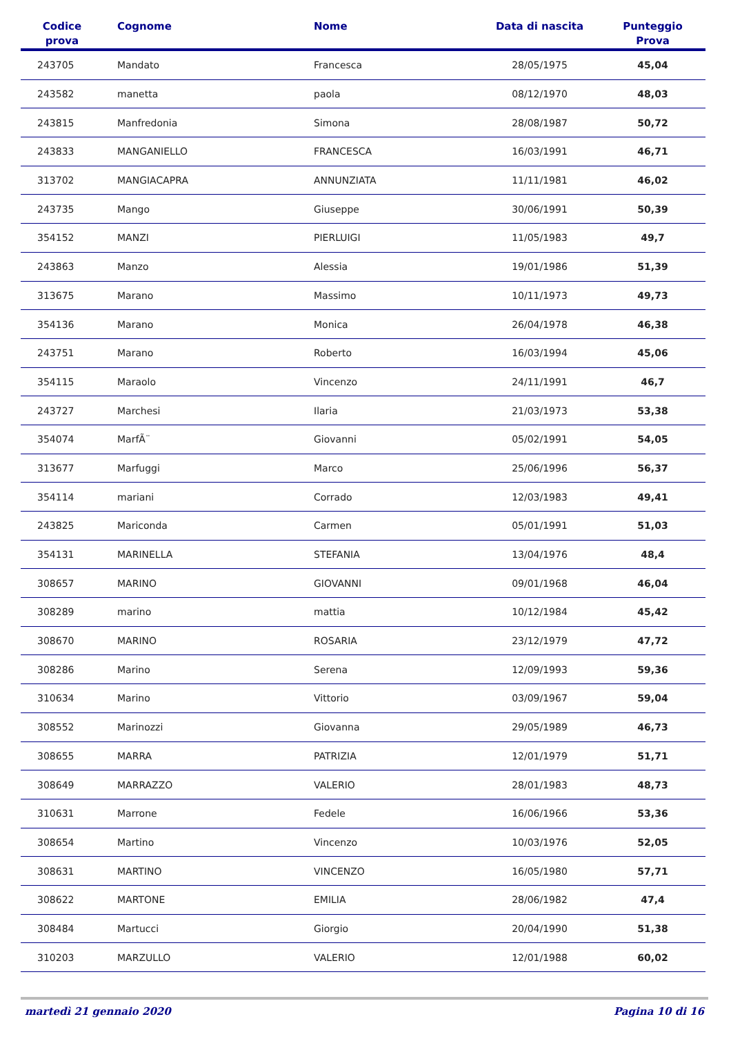| Codice prova | Cognome | Nome | Data di nascita | Punteggio Prova |
| --- | --- | --- | --- | --- |
| 243705 | Mandato | Francesca | 28/05/1975 | 45,04 |
| 243582 | manetta | paola | 08/12/1970 | 48,03 |
| 243815 | Manfredonia | Simona | 28/08/1987 | 50,72 |
| 243833 | MANGANIELLO | FRANCESCA | 16/03/1991 | 46,71 |
| 313702 | MANGIACAPRA | ANNUNZIATA | 11/11/1981 | 46,02 |
| 243735 | Mango | Giuseppe | 30/06/1991 | 50,39 |
| 354152 | MANZI | PIERLUIGI | 11/05/1983 | 49,7 |
| 243863 | Manzo | Alessia | 19/01/1986 | 51,39 |
| 313675 | Marano | Massimo | 10/11/1973 | 49,73 |
| 354136 | Marano | Monica | 26/04/1978 | 46,38 |
| 243751 | Marano | Roberto | 16/03/1994 | 45,06 |
| 354115 | Maraolo | Vincenzo | 24/11/1991 | 46,7 |
| 243727 | Marchesi | Ilaria | 21/03/1973 | 53,38 |
| 354074 | MarfÃ¨ | Giovanni | 05/02/1991 | 54,05 |
| 313677 | Marfuggi | Marco | 25/06/1996 | 56,37 |
| 354114 | mariani | Corrado | 12/03/1983 | 49,41 |
| 243825 | Mariconda | Carmen | 05/01/1991 | 51,03 |
| 354131 | MARINELLA | STEFANIA | 13/04/1976 | 48,4 |
| 308657 | MARINO | GIOVANNI | 09/01/1968 | 46,04 |
| 308289 | marino | mattia | 10/12/1984 | 45,42 |
| 308670 | MARINO | ROSARIA | 23/12/1979 | 47,72 |
| 308286 | Marino | Serena | 12/09/1993 | 59,36 |
| 310634 | Marino | Vittorio | 03/09/1967 | 59,04 |
| 308552 | Marinozzi | Giovanna | 29/05/1989 | 46,73 |
| 308655 | MARRA | PATRIZIA | 12/01/1979 | 51,71 |
| 308649 | MARRAZZO | VALERIO | 28/01/1983 | 48,73 |
| 310631 | Marrone | Fedele | 16/06/1966 | 53,36 |
| 308654 | Martino | Vincenzo | 10/03/1976 | 52,05 |
| 308631 | MARTINO | VINCENZO | 16/05/1980 | 57,71 |
| 308622 | MARTONE | EMILIA | 28/06/1982 | 47,4 |
| 308484 | Martucci | Giorgio | 20/04/1990 | 51,38 |
| 310203 | MARZULLO | VALERIO | 12/01/1988 | 60,02 |
martedì 21 gennaio 2020 Pagina 10 di 16